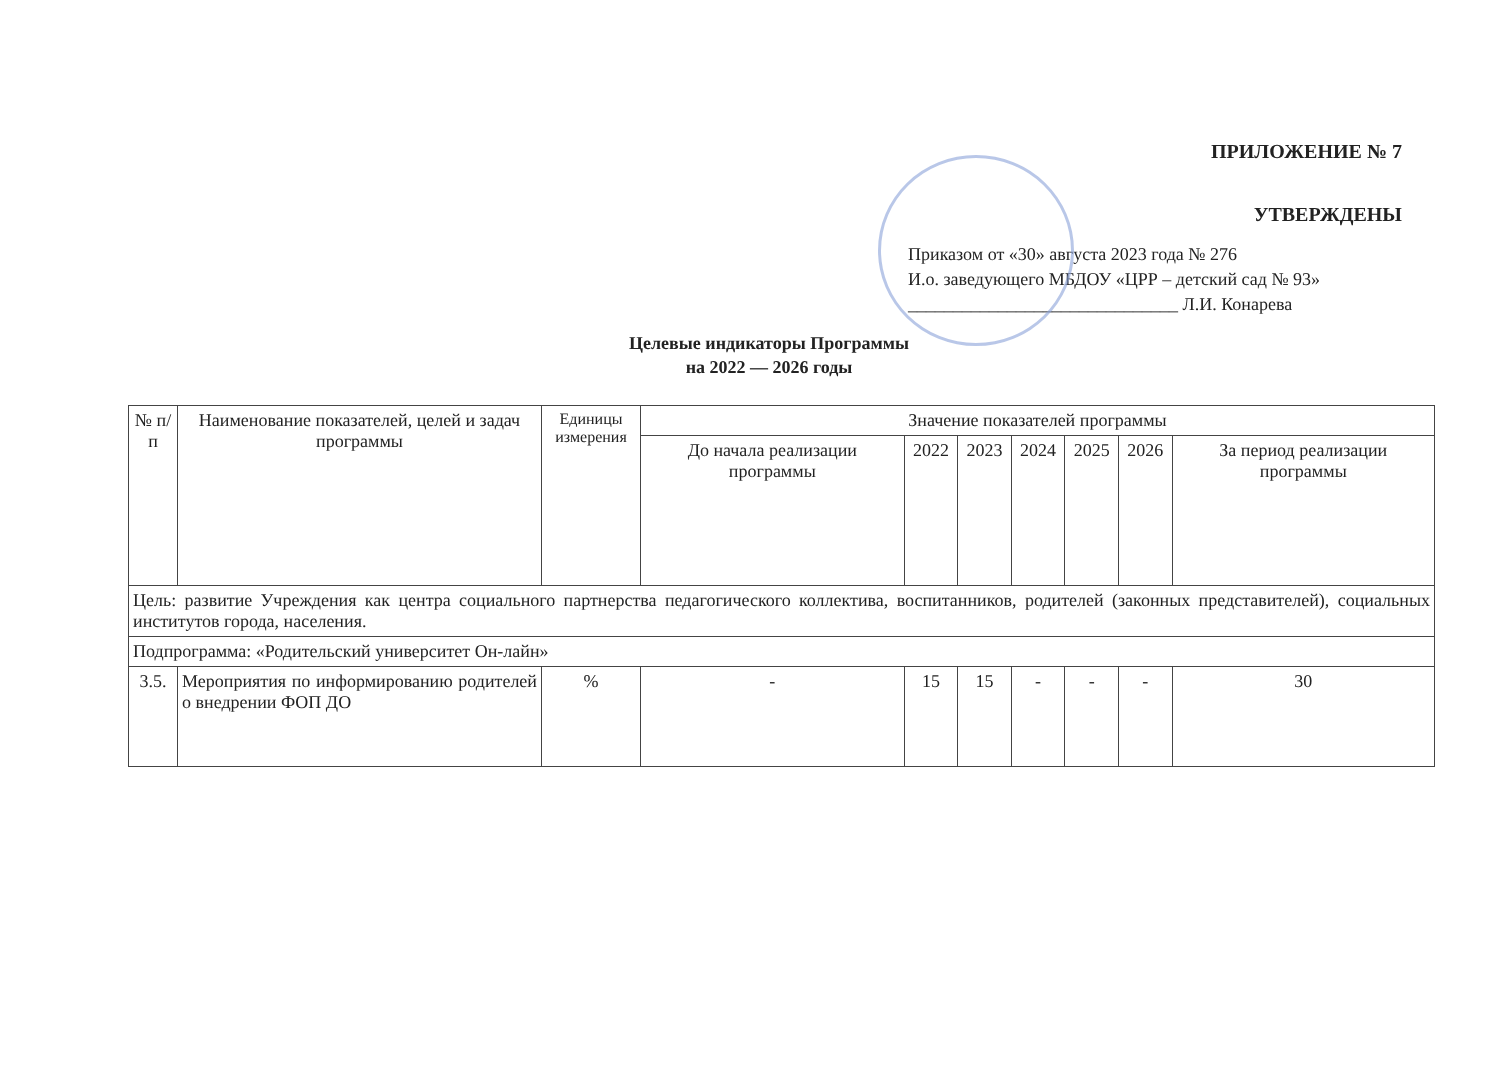ПРИЛОЖЕНИЕ № 7
УТВЕРЖДЕНЫ
Приказом от «30» августа 2023 года № 276
И.о. заведующего МБДОУ «ЦРР – детский сад № 93»
______________________________ Л.И. Конарева
Целевые индикаторы Программы
на 2022 — 2026 годы
| № п/п | Наименование показателей, целей и задач программы | Единицы измерения | Значение показателей программы | | | | | | |
| --- | --- | --- | --- | --- | --- | --- | --- | --- | --- |
| | | | До начала реализации программы | 2022 | 2023 | 2024 | 2025 | 2026 | За период реализации программы |
| Цель: развитие Учреждения как центра социального партнерства педагогического коллектива, воспитанников, родителей (законных представителей), социальных институтов города, населения. | | | | | | | | | |
| Подпрограмма: «Родительский университет Он-лайн» | | | | | | | | | |
| 3.5. | Мероприятия по информированию родителей о внедрении ФОП ДО | % | - | 15 | 15 | - | - | - | 30 |